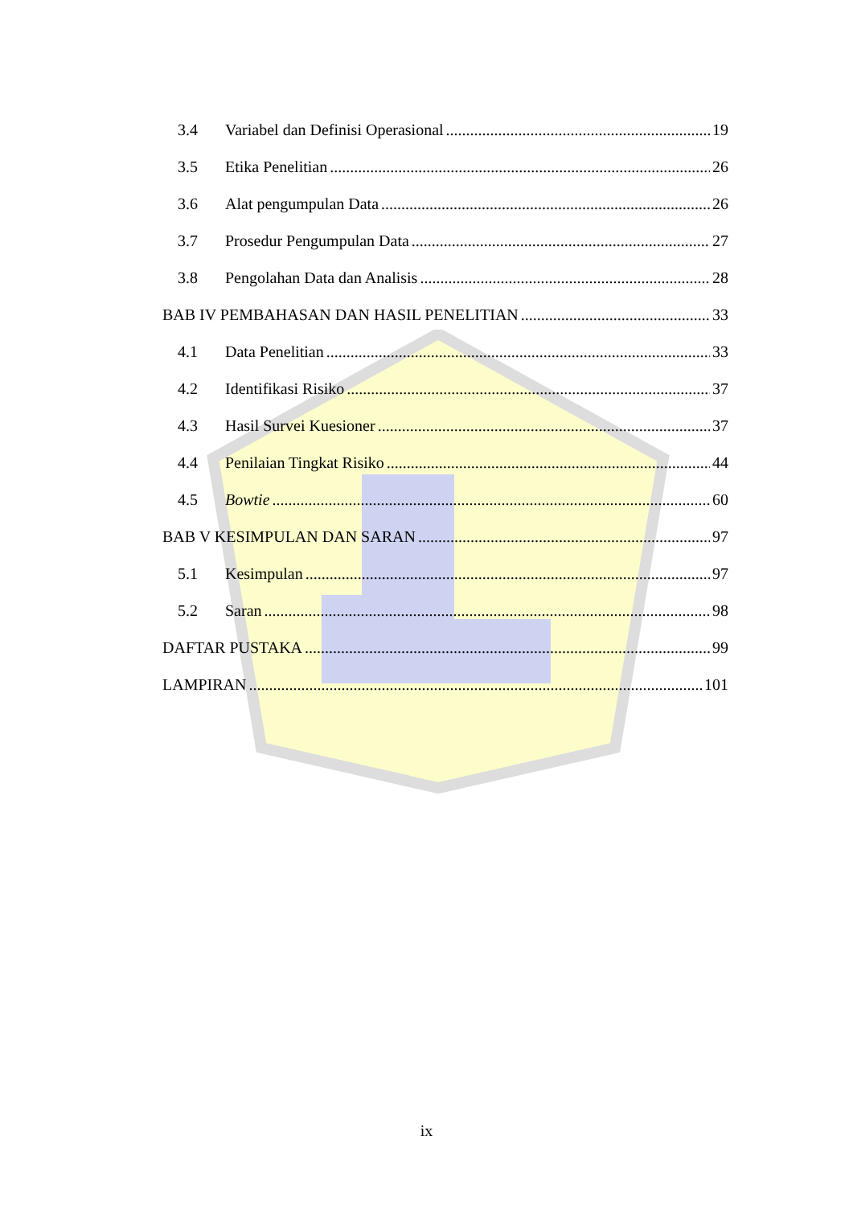3.4 Variabel dan Definisi Operasional 19
3.5 Etika Penelitian 26
3.6 Alat pengumpulan Data 26
3.7 Prosedur Pengumpulan Data 27
3.8 Pengolahan Data dan Analisis 28
BAB IV PEMBAHASAN DAN HASIL PENELITIAN 33
4.1 Data Penelitian 33
4.2 Identifikasi Risiko 37
4.3 Hasil Survei Kuesioner 37
4.4 Penilaian Tingkat Risiko 44
4.5 Bowtie 60
BAB V KESIMPULAN DAN SARAN 97
5.1 Kesimpulan 97
5.2 Saran 98
DAFTAR PUSTAKA 99
LAMPIRAN 101
ix